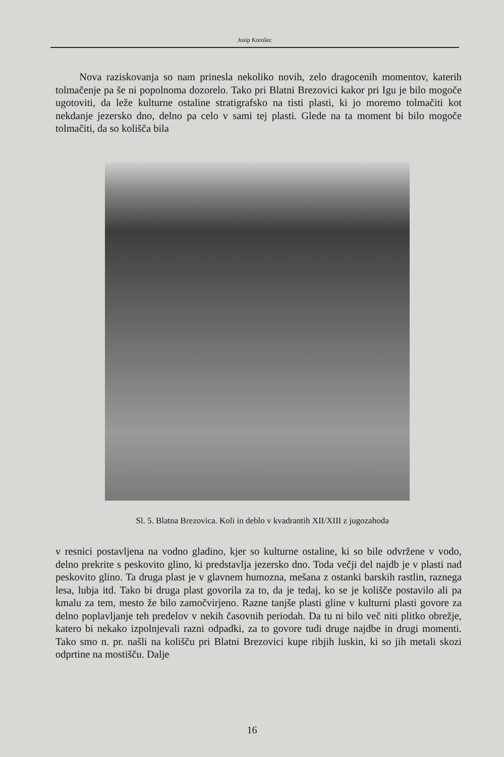Josip Korošec
Nova raziskovanja so nam prinesla nekoliko novih, zelo dragocenih momentov, katerih tolmačenje pa še ni popolnoma dozorelo. Tako pri Blatni Brezovici kakor pri Igu je bilo mogoče ugotoviti, da leže kulturne ostaline stratigrafsko na tisti plasti, ki jo moremo tolmačiti kot nekdanje jezersko dno, delno pa celo v sami tej plasti. Glede na ta moment bi bilo mogoče tolmačiti, da so kolišča bila
Sl. 5. Blatna Brezovica. Koli in deblo v kvadrantih XII/XIII z jugozahoda
v resnici postavljena na vodno gladino, kjer so kulturne ostaline, ki so bile odvržene v vodo, delno prekrite s peskovito glino, ki predstavlja jezersko dno. Toda večji del najdb je v plasti nad peskovito glino. Ta druga plast je v glavnem humozna, mešana z ostanki barskih rastlin, raznega lesa, lubja itd. Tako bi druga plast govorila za to, da je tedaj, ko se je kolišče postavilo ali pa kmalu za tem, mesto že bilo zamočvirjeno. Razne tanjše plasti gline v kulturni plasti govore za delno poplavljanje teh predelov v nekih časovnih periodah. Da tu ni bilo več niti plitko obrežje, katero bi nekako izpolnjevali razni odpadki, za to govore tudi druge najdbe in drugi momenti. Tako smo n. pr. našli na kolišču pri Blatni Brezovici kupe ribjih luskin, ki so jih metali skozi odprtine na mostišču. Dalje
16